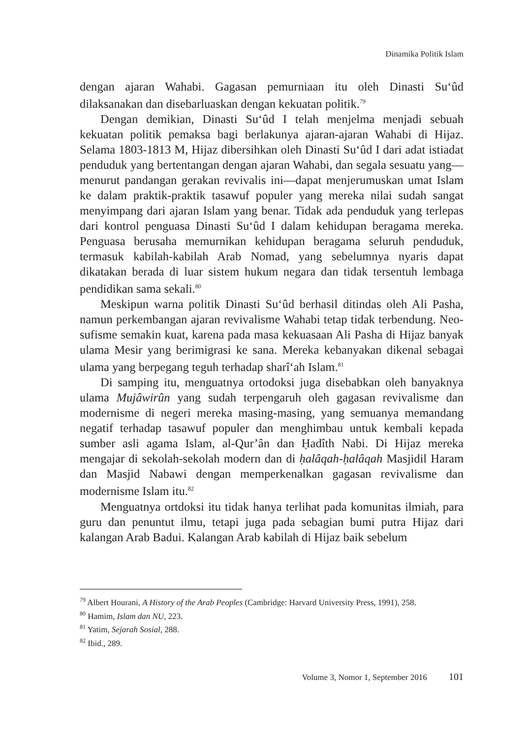Dinamika Politik Islam
dengan ajaran Wahabi. Gagasan pemurniaan itu oleh Dinasti Su‘ûd dilaksanakan dan disebarluaskan dengan kekuatan politik.<sup>79</sup>
Dengan demikian, Dinasti Su‘ûd I telah menjelma menjadi sebuah kekuatan politik pemaksa bagi berlakunya ajaran-ajaran Wahabi di Hijaz. Selama 1803-1813 M, Hijaz dibersihkan oleh Dinasti Su‘ûd I dari adat istiadat penduduk yang bertentangan dengan ajaran Wahabi, dan segala sesuatu yang—menurut pandangan gerakan revivalis ini—dapat menjerumuskan umat Islam ke dalam praktik-praktik tasawuf populer yang mereka nilai sudah sangat menyimpang dari ajaran Islam yang benar. Tidak ada penduduk yang terlepas dari kontrol penguasa Dinasti Su‘ûd I dalam kehidupan beragama mereka. Penguasa berusaha memurnikan kehidupan beragama seluruh penduduk, termasuk kabilah-kabilah Arab Nomad, yang sebelumnya nyaris dapat dikatakan berada di luar sistem hukum negara dan tidak tersentuh lembaga pendidikan sama sekali.<sup>80</sup>
Meskipun warna politik Dinasti Su‘ûd berhasil ditindas oleh Ali Pasha, namun perkembangan ajaran revivalisme Wahabi tetap tidak terbendung. Neo-sufisme semakin kuat, karena pada masa kekuasaan Ali Pasha di Hijaz banyak ulama Mesir yang berimigrasi ke sana. Mereka kebanyakan dikenal sebagai ulama yang berpegang teguh terhadap sharî‘ah Islam.<sup>81</sup>
Di samping itu, menguatnya ortodoksi juga disebabkan oleh banyaknya ulama Mujâwirûn yang sudah terpengaruh oleh gagasan revivalisme dan modernisme di negeri mereka masing-masing, yang semuanya memandang negatif terhadap tasawuf populer dan menghimbau untuk kembali kepada sumber asli agama Islam, al-Qur’ân dan Ḥadîth Nabi. Di Hijaz mereka mengajar di sekolah-sekolah modern dan di ḥalâqah-ḥalâqah Masjidil Haram dan Masjid Nabawi dengan memperkenalkan gagasan revivalisme dan modernisme Islam itu.<sup>82</sup>
Menguatnya ortdoksi itu tidak hanya terlihat pada komunitas ilmiah, para guru dan penuntut ilmu, tetapi juga pada sebagian bumi putra Hijaz dari kalangan Arab Badui. Kalangan Arab kabilah di Hijaz baik sebelum
<sup>79</sup> Albert Hourani, A History of the Arab Peoples (Cambridge: Harvard University Press, 1991), 258.
<sup>80</sup> Hamim, Islam dan NU, 223.
<sup>81</sup> Yatim, Sejarah Sosial, 288.
<sup>82</sup> Ibid., 289.
Volume 3, Nomor 1, September 2016 101